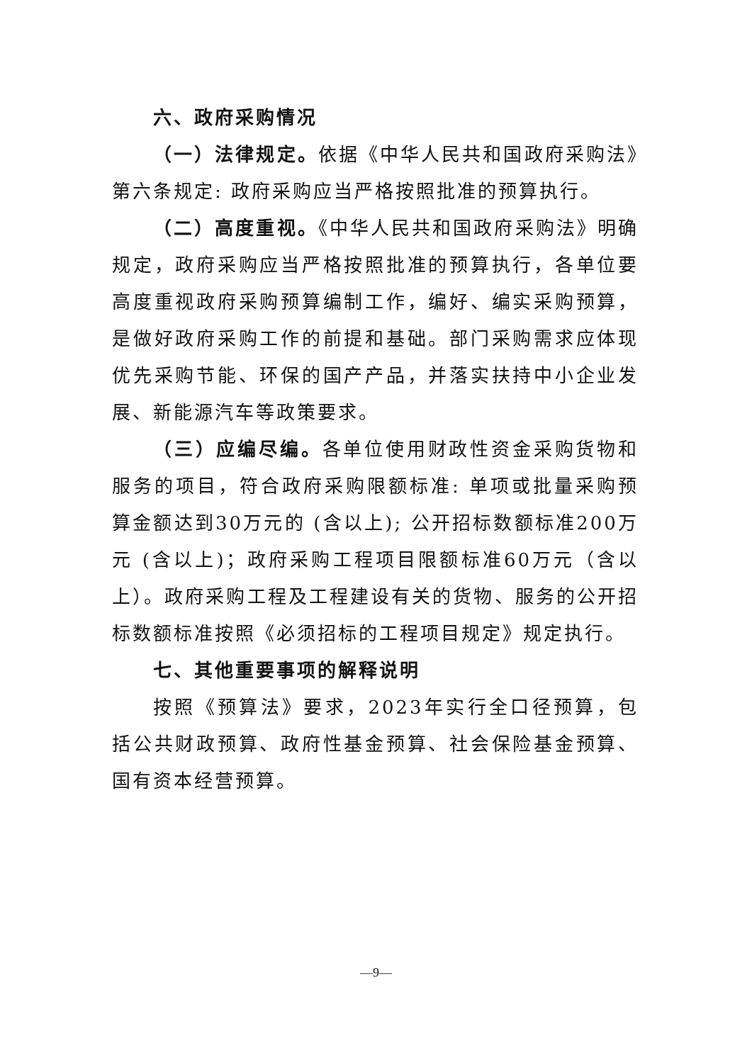六、政府采购情况
（一）法律规定。依据《中华人民共和国政府采购法》第六条规定: 政府采购应当严格按照批准的预算执行。
（二）高度重视。《中华人民共和国政府采购法》明确规定，政府采购应当严格按照批准的预算执行，各单位要高度重视政府采购预算编制工作，编好、编实采购预算，是做好政府采购工作的前提和基础。部门采购需求应体现优先采购节能、环保的国产产品，并落实扶持中小企业发展、新能源汽车等政策要求。
（三）应编尽编。各单位使用财政性资金采购货物和服务的项目，符合政府采购限额标准: 单项或批量采购预算金额达到30万元的 (含以上); 公开招标数额标准200万元 (含以上)；政府采购工程项目限额标准60万元（含以上）。政府采购工程及工程建设有关的货物、服务的公开招标数额标准按照《必须招标的工程项目规定》规定执行。
七、其他重要事项的解释说明
按照《预算法》要求，2023年实行全口径预算，包括公共财政预算、政府性基金预算、社会保险基金预算、国有资本经营预算。
—9—